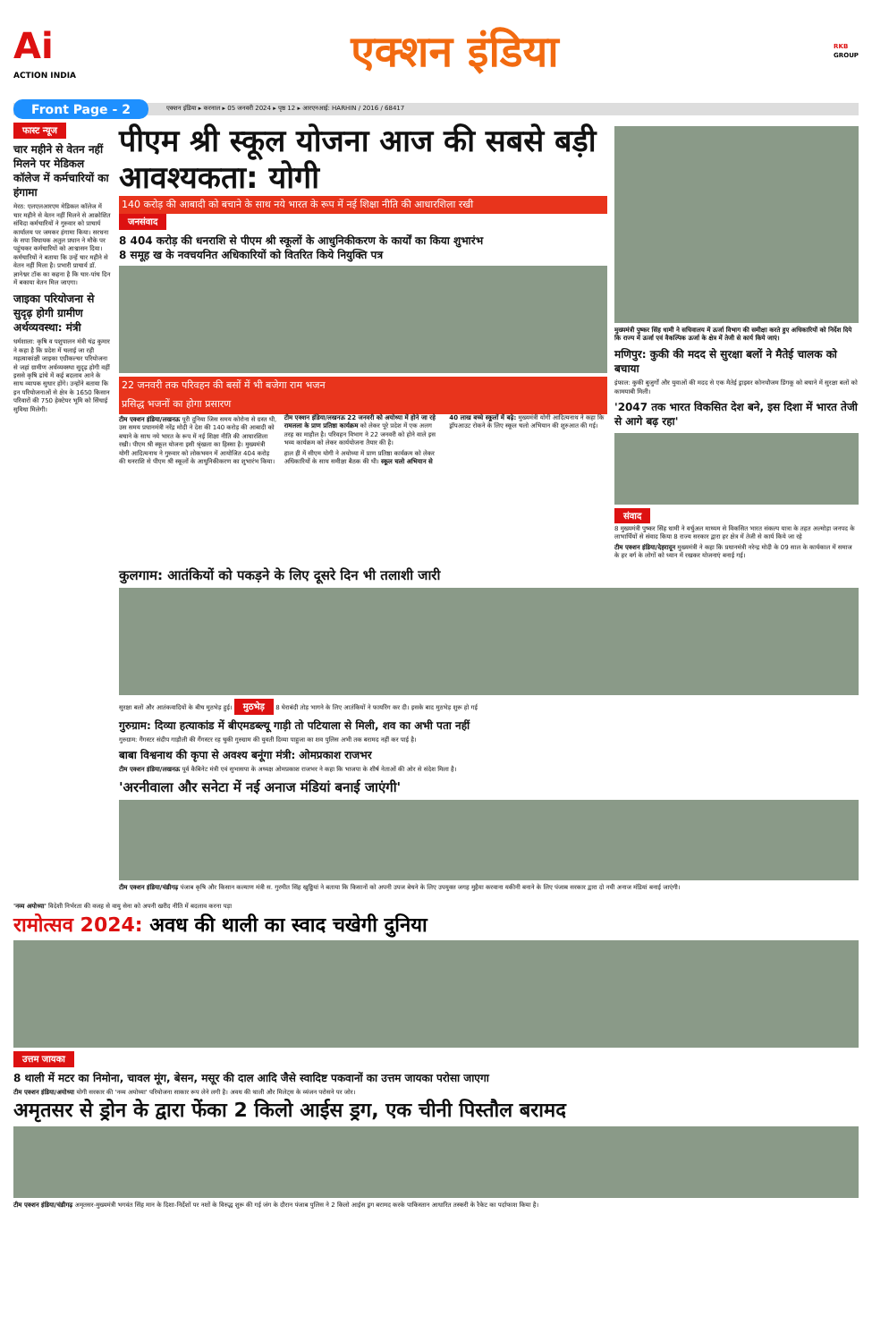Ai
ACTION INDIA
एक्शन इंडिया
RKB
GROUP
Front Page - 2 एक्शन इंडिया ▸ करनाल ▸ 05 जनवरी 2024 ▸ पृष्ठ 12 ▸ आरएनआई: HARHIN / 2016 / 68417
फास्ट न्यूज
चार महीने से वेतन नहीं मिलने पर मेडिकल कॉलेज में कर्मचारियों का हंगामा
मेरठ: एलएलआरएम मेडिकल कॉलेज में चार महीने से वेतन नहीं मिलने से आक्रोशित संविदा कर्मचारियों ने गुरुवार को प्राचार्य कार्यालय पर जमकर हंगामा किया। सरधना के सपा विधायक अतुल प्रधान ने मौके पर पहुंचकर कर्मचारियों को आश्वासन दिया। कर्मचारियों ने बताया कि उन्हें चार महीने से वेतन नहीं मिला है। प्रभारी प्राचार्य डॉ. ज्ञानेश्वर टॉक का कहना है कि चार-पांच दिन में बकाया वेतन मिल जाएगा।
जाइका परियोजना से सुदृढ़ होगी ग्रामीण अर्थव्यवस्था: मंत्री
धर्मशाला: कृषि व पशुपालन मंत्री चंद्र कुमार ने कहा है कि प्रदेश में चलाई जा रही महत्वाकांक्षी जाइका एग्रीकल्चर परियोजना से जहां ग्रामीण अर्थव्यवस्था सुदृढ़ होगी वहीं इससे कृषि ढांचे में कई बदलाव आने के साथ व्यापक सुधार होंगे। उन्होंने बताया कि इन परियोजनाओं से क्षेत्र के 1650 किसान परिवारों की 750 हेक्टेयर भूमि को सिंचाई सुविधा मिलेगी।
पीएम श्री स्कूल योजना आज की सबसे बड़ी आवश्यकता: योगी
140 करोड़ की आबादी को बचाने के साथ नये भारत के रूप में नई शिक्षा नीति की आधारशिला रखी
जनसंवाद
8 404 करोड़ की धनराशि से पीएम श्री स्कूलों के आधुनिकीकरण के कार्यों का किया शुभारंभ
8 समूह ख के नवचयनित अधिकारियों को वितरित किये नियुक्ति पत्र
22 जनवरी तक परिवहन की बसों में भी बजेगा राम भजन
प्रसिद्ध भजनों का होगा प्रसारण
टीम एक्शन इंडिया/लखनऊ पूरी दुनिया जिस समय कोरोना से ग्रस्त थी, उस समय प्रधानमंत्री नरेंद्र मोदी ने देश की 140 करोड़ की आबादी को बचाने के साथ नये भारत के रूप में नई शिक्षा नीति की आधारशिला रखी। पीएम श्री स्कूल योजना इसी श्रृंखला का हिस्सा है। मुख्यमंत्री योगी आदित्यनाथ ने गुरुवार को लोकभवन में आयोजित 404 करोड़ की धनराशि से पीएम श्री स्कूलों के आधुनिकीकरण का शुभारंभ किया।
टीम एक्शन इंडिया/लखनऊ 22 जनवरी को अयोध्या में होने जा रहे रामलला के प्राण प्रतिष्ठा कार्यक्रम को लेकर पूरे प्रदेश में एक अलग तरह का माहौल है। परिवहन विभाग ने 22 जनवरी को होने वाले इस भव्य कार्यक्रम को लेकर कार्ययोजना तैयार की है।
हाल ही में सीएम योगी ने अयोध्या में प्राण प्रतिष्ठा कार्यक्रम को लेकर अधिकारियों के साथ समीक्षा बैठक की थी। स्कूल चलो अभियान से 40 लाख बच्चे स्कूलों में बढ़े: मुख्यमंत्री योगी आदित्यनाथ ने कहा कि ड्रॉपआउट रोकने के लिए स्कूल चलो अभियान की शुरुआत की गई।
मुख्यमंत्री पुष्कर सिंह धामी ने सचिवालय में ऊर्जा विभाग की समीक्षा करते हुए अधिकारियों को निर्देश दिये कि राज्य में ऊर्जा एवं वैकल्पिक ऊर्जा के क्षेत्र में तेजी से कार्य किये जाएं।
मणिपुर: कुकी की मदद से सुरक्षा बलों ने मैतेई चालक को बचाया
इंफाल: कुकी बुजुर्गों और युवाओं की मदद से एक मैतेई ड्राइवर कोनथौजम डिंगकू को बचाने में सुरक्षा बलों को कामयाबी मिली।
'2047 तक भारत विकसित देश बने, इस दिशा में भारत तेजी से आगे बढ़ रहा'
संवाद
8 मुख्यमंत्री पुष्कर सिंह धामी ने वर्चुअल माध्यम से विकसित भारत संकल्प यात्रा के तहत अल्मोड़ा जनपद के लाभार्थियों से संवाद किया 8 राज्य सरकार द्वारा हर क्षेत्र में तेजी से कार्य किये जा रहे
टीम एक्शन इंडिया/देहरादून मुख्यमंत्री ने कहा कि प्रधानमंत्री नरेन्द्र मोदी के 09 साल के कार्यकाल में समाज के हर वर्ग के लोगों को ध्यान में रखकर योजनाएं बनाई गई।
कुलगाम: आतंकियों को पकड़ने के लिए दूसरे दिन भी तलाशी जारी
सुरक्षा बलों और आतंकवादियों के बीच मुठभेड़ हुई। मुठभेड़ 8 घेराबंदी तोड़ भागने के लिए आतंकियों ने फायरिंग कर दी। इसके बाद मुठभेड़ शुरू हो गई
गुरुग्राम: दिव्या हत्याकांड में बीएमडब्ल्यू गाड़ी तो पटियाला से मिली, शव का अभी पता नहीं
गुरुग्राम: गैंगस्टर संदीप गाड़ौली की गैंगस्टर रह चुकी गुरुग्राम की युवती दिव्या पाहुजा का शव पुलिस अभी तक बरामद नहीं कर पाई है।
बाबा विश्वनाथ की कृपा से अवश्य बनूंगा मंत्री: ओमप्रकाश राजभर
टीम एक्शन इंडिया/लखनऊ पूर्व कैबिनेट मंत्री एवं सुभासपा के अध्यक्ष ओमप्रकाश राजभर ने कहा कि भाजपा के शीर्ष नेताओं की ओर से संदेश मिला है।
'अरनीवाला और सनेटा में नई अनाज मंडियां बनाई जाएंगी'
टीम एक्शन इंडिया/चंडीगढ़ पंजाब कृषि और किसान कल्याण मंत्री स. गुरमीत सिंह खुड्डियां ने बताया कि किसानों को अपनी उपज बेचने के लिए उपयुक्त जगह मुहैया करवाना यकीनी बनाने के लिए पंजाब सरकार द्वारा दो नयी अनाज मंडियां बनाई जाएंगी।
'नव्य अयोध्या' विदेशी निर्भरता की वजह से वायु सेना को अपनी खरीद नीति में बदलाव करना पड़ा
रामोत्सव 2024: अवध की थाली का स्वाद चखेगी दुनिया
उत्तम जायका
8 थाली में मटर का निमोना, चावल मूंग, बेसन, मसूर की दाल आदि जैसे स्वादिष्ट पकवानों का उत्तम जायका परोसा जाएगा
टीम एक्शन इंडिया/अयोध्या योगी सरकार की 'नव्य अयोध्या' परियोजना साकार रूप लेने लगी है। अवध की थाली और मिलेट्स के व्यंजन परोसने पर जोर।
अमृतसर से ड्रोन के द्वारा फेंका 2 किलो आईस ड्रग, एक चीनी पिस्तौल बरामद
टीम एक्शन इंडिया/चंडीगढ़ अमृतसर-मुख्यमंत्री भगवंत सिंह मान के दिशा-निर्देशों पर नशों के विरुद्ध शुरू की गई जंग के दौरान पंजाब पुलिस ने 2 किलो आईस ड्रग बरामद करके पाकिस्तान आधारित तस्करी के रैकेट का पर्दाफाश किया है।